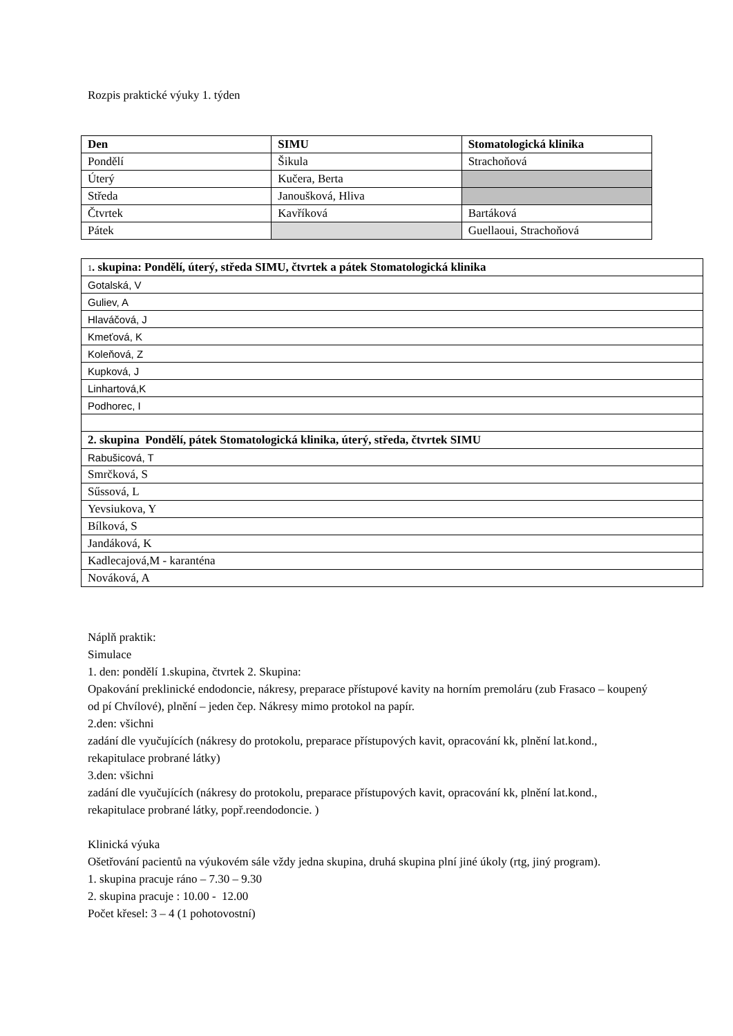Rozpis praktické výuky 1. týden
| Den | SIMU | Stomatologická klinika |
| --- | --- | --- |
| Pondělí | Šikula | Strachoňová |
| Úterý | Kučera, Berta | |
| Středa | Janoušková, Hliva | |
| Čtvrtek | Kavříková | Bartáková |
| Pátek | | Guellaoui, Strachoňová |
| 1 . skupina: Pondělí, úterý, středa SIMU, čtvrtek a pátek Stomatologická klinika |
| --- |
| Gotalská, V |
| Guliev, A |
| Hlaváčová, J |
| Kmeťová, K |
| Koleňová, Z |
| Kupková, J |
| Linhartová,K |
| Podhorec, I |
| 2. skupina Pondělí, pátek Stomatologická klinika, úterý, středa, čtvrtek SIMU |
| Rabušicová, T |
| Smrčková, S |
| Sűssová, L |
| Yevsiukova, Y |
| Bílková, S |
| Jandáková, K |
| Kadlecajová,M - karanténa |
| Nováková, A |
Náplň praktik:
Simulace
1. den: pondělí 1.skupina, čtvrtek 2. Skupina:
Opakování preklinické endodoncie, nákresy, preparace přístupové kavity na horním premoláru (zub Frasaco – koupený od pí Chvílové), plnění – jeden čep. Nákresy mimo protokol na papír.
2.den: všichni
zadání dle vyučujících (nákresy do protokolu, preparace přístupových kavit, opracování kk, plnění lat.kond., rekapitulace probrané látky)
3.den: všichni
zadání dle vyučujících (nákresy do protokolu, preparace přístupových kavit, opracování kk, plnění lat.kond., rekapitulace probrané látky, popř.reendodoncie. )
Klinická výuka
Ošetřování pacientů na výukovém sále vždy jedna skupina, druhá skupina plní jiné úkoly (rtg, jiný program).
1. skupina pracuje ráno – 7.30 – 9.30
2. skupina pracuje : 10.00 - 12.00
Počet křesel: 3 – 4 (1 pohotovostní)